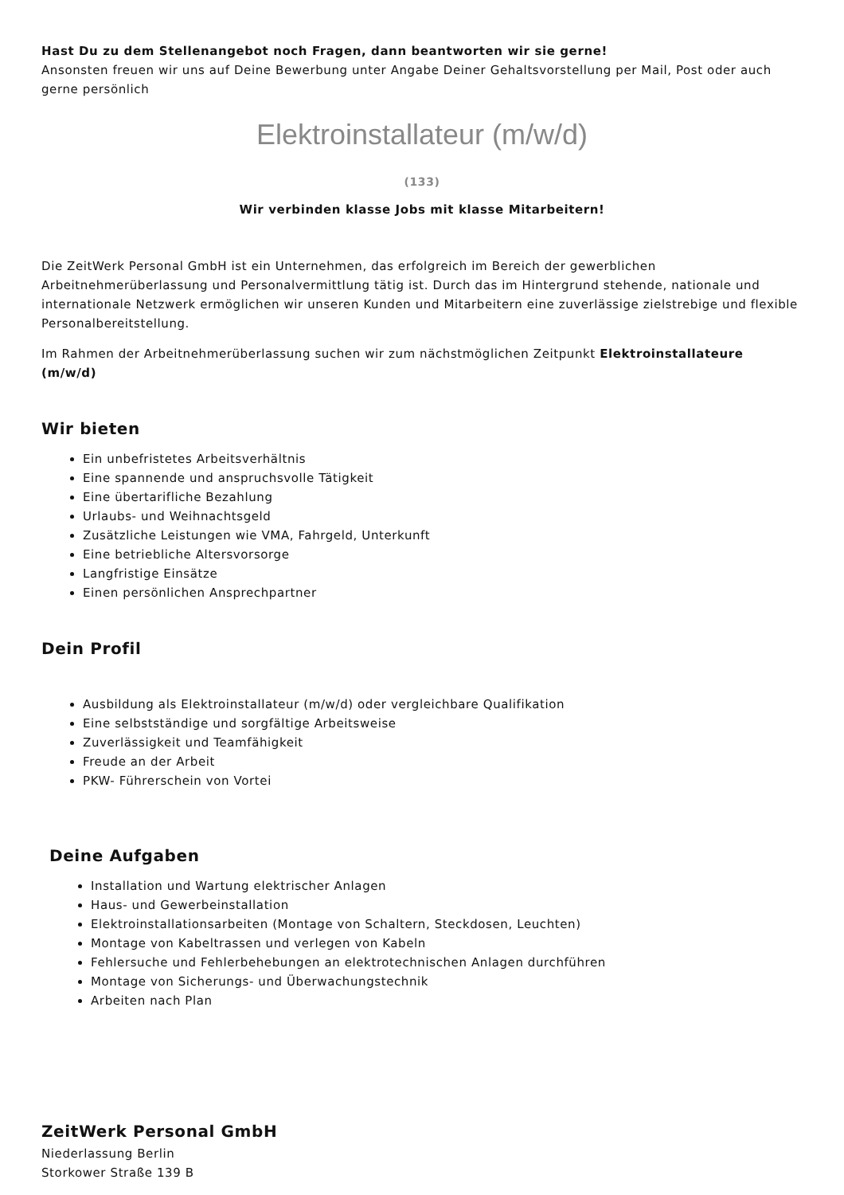Hast Du zu dem Stellenangebot noch Fragen, dann beantworten wir sie gerne!
Ansonsten freuen wir uns auf Deine Bewerbung unter Angabe Deiner Gehaltsvorstellung per Mail, Post oder auch gerne persönlich
Elektroinstallateur (m/w/d)
(133)
Wir verbinden klasse Jobs mit klasse Mitarbeitern!
Die ZeitWerk Personal GmbH ist ein Unternehmen, das erfolgreich im Bereich der gewerblichen Arbeitnehmerüberlassung und Personalvermittlung tätig ist. Durch das im Hintergrund stehende, nationale und internationale Netzwerk ermöglichen wir unseren Kunden und Mitarbeitern eine zuverlässige zielstrebige und flexible Personalbereitstellung.
Im Rahmen der Arbeitnehmerüberlassung suchen wir zum nächstmöglichen Zeitpunkt Elektroinstallateure (m/w/d)
Wir bieten
Ein unbefristetes Arbeitsverhältnis
Eine spannende und anspruchsvolle Tätigkeit
Eine übertarifliche Bezahlung
Urlaubs- und Weihnachtsgeld
Zusätzliche Leistungen wie VMA, Fahrgeld, Unterkunft
Eine betriebliche Altersvorsorge
Langfristige Einsätze
Einen persönlichen Ansprechpartner
Dein Profil
Ausbildung als Elektroinstallateur (m/w/d) oder vergleichbare Qualifikation
Eine selbstständige und sorgfältige Arbeitsweise
Zuverlässigkeit und Teamfähigkeit
Freude an der Arbeit
PKW- Führerschein von Vortei
Deine Aufgaben
Installation und Wartung elektrischer Anlagen
Haus- und Gewerbeinstallation
Elektroinstallationsarbeiten (Montage von Schaltern, Steckdosen, Leuchten)
Montage von Kabeltrassen und verlegen von Kabeln
Fehlersuche und Fehlerbehebungen an elektrotechnischen Anlagen durchführen
Montage von Sicherungs- und Überwachungstechnik
Arbeiten nach Plan
ZeitWerk Personal GmbH
Niederlassung Berlin
Storkower Straße 139 B